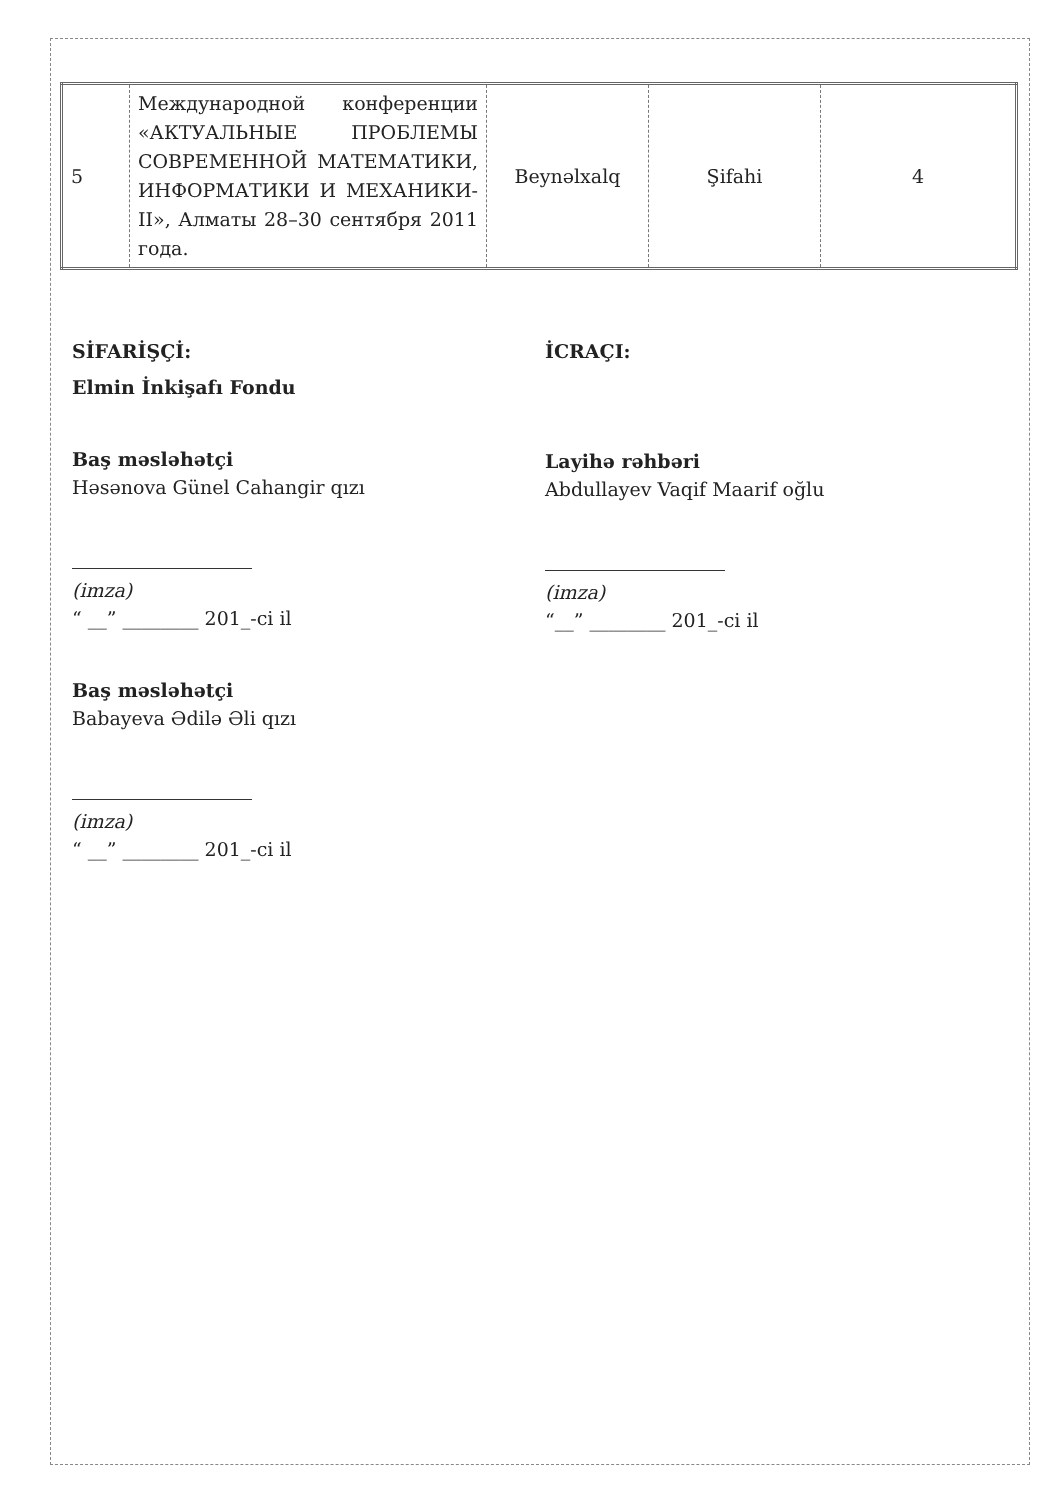| 5 | Международной конференции «АКТУАЛЬНЫЕ ПРОБЛЕМЫ СОВРЕМЕННОЙ МАТЕМАТИКИ, ИНФОРМАТИКИ И МЕХАНИКИ-II», Алматы 28–30 сентября 2011 года. | Beynəlxalq | Şifahi | 4 |
SİFARİŞÇİ:
Elmin İnkişafı Fondu
Baş məsləhətçi
Həsənova Günel Cahangir qızı
(imza)
“ __” ________ 201_-ci il
Baş məsləhətçi
Babayeva Ədilə Əli qızı
(imza)
“ __” ________ 201_-ci il
İCRAÇI:
Layihə rəhbəri
Abdullayev Vaqif Maarif oğlu
(imza)
“__” ________ 201_-ci il